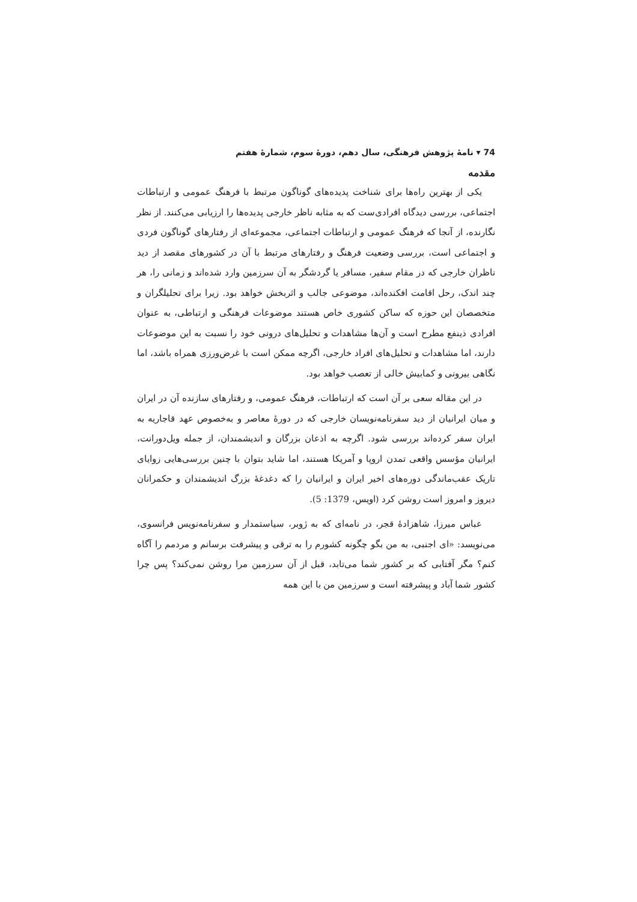74 ▾ نامهٔ پژوهش فرهنگی، سال دهم، دورهٔ سوم، شمارهٔ هفتم
مقدمه
یکی از بهترین راه‌ها برای شناخت پدیده‌های گوناگون مرتبط با فرهنگ عمومی و ارتباطات اجتماعی، بررسی دیدگاه افرادی‌ست که به مثابه ناظر خارجی پدیده‌ها را ارزیابی می‌کنند. از نظر نگارنده، از آنجا که فرهنگ عمومی و ارتباطات اجتماعی، مجموعه‌ای از رفتارهای گوناگون فردی و اجتماعی است، بررسی وضعیت فرهنگ و رفتارهای مرتبط با آن در کشورهای مقصد از دید ناظران خارجی که در مقام سفیر، مسافر یا گردشگر به آن سرزمین وارد شده‌اند و زمانی را، هر چند اندک، رحل اقامت افکنده‌اند، موضوعی جالب و اثربخش خواهد بود. زیرا برای تحلیلگران و متخصصان این حوزه که ساکن کشوری خاص هستند موضوعات فرهنگی و ارتباطی، به عنوان افرادی ذینفع مطرح است و آن‌ها مشاهدات و تحلیل‌های درونی خود را نسبت به این موضوعات دارند، اما مشاهدات و تحلیل‌های افراد خارجی، اگرچه ممکن است با غرض‌ورزی همراه باشد، اما نگاهی بیرونی و کمابیش خالی از تعصب خواهد بود.
در این مقاله سعی بر آن است که ارتباطات، فرهنگ عمومی، و رفتارهای سازنده آن در ایران و میان ایرانیان از دید سفرنامه‌نویسان خارجی که در دورهٔ معاصر و به‌خصوص عهد قاجاریه به ایران سفر کرده‌اند بررسی شود. اگرچه به اذعان بزرگان و اندیشمندان، از جمله ویل‌دورانت، ایرانیان مؤسس واقعی تمدن اروپا و آمریکا هستند، اما شاید بتوان با چنین بررسی‌هایی زوایای تاریک عقب‌ماندگی دوره‌های اخیر ایران و ایرانیان را که دغدغهٔ بزرگ اندیشمندان و حکمرانان دیروز و امروز است روشن کرد (اویس، 1379: 5).
عباس میرزا، شاهزادهٔ قجر، در نامه‌ای که به ژوبر، سیاستمدار و سفرنامه‌نویس فرانسوی، می‌نویسد: «ای اجنبی، به من بگو چگونه کشورم را به ترقی و پیشرفت برسانم و مردمم را آگاه کنم؟ مگر آفتابی که بر کشور شما می‌تابد، قبل از آن سرزمین مرا روشن نمی‌کند؟ پس چرا کشور شما آباد و پیشرفته است و سرزمین من با این همه